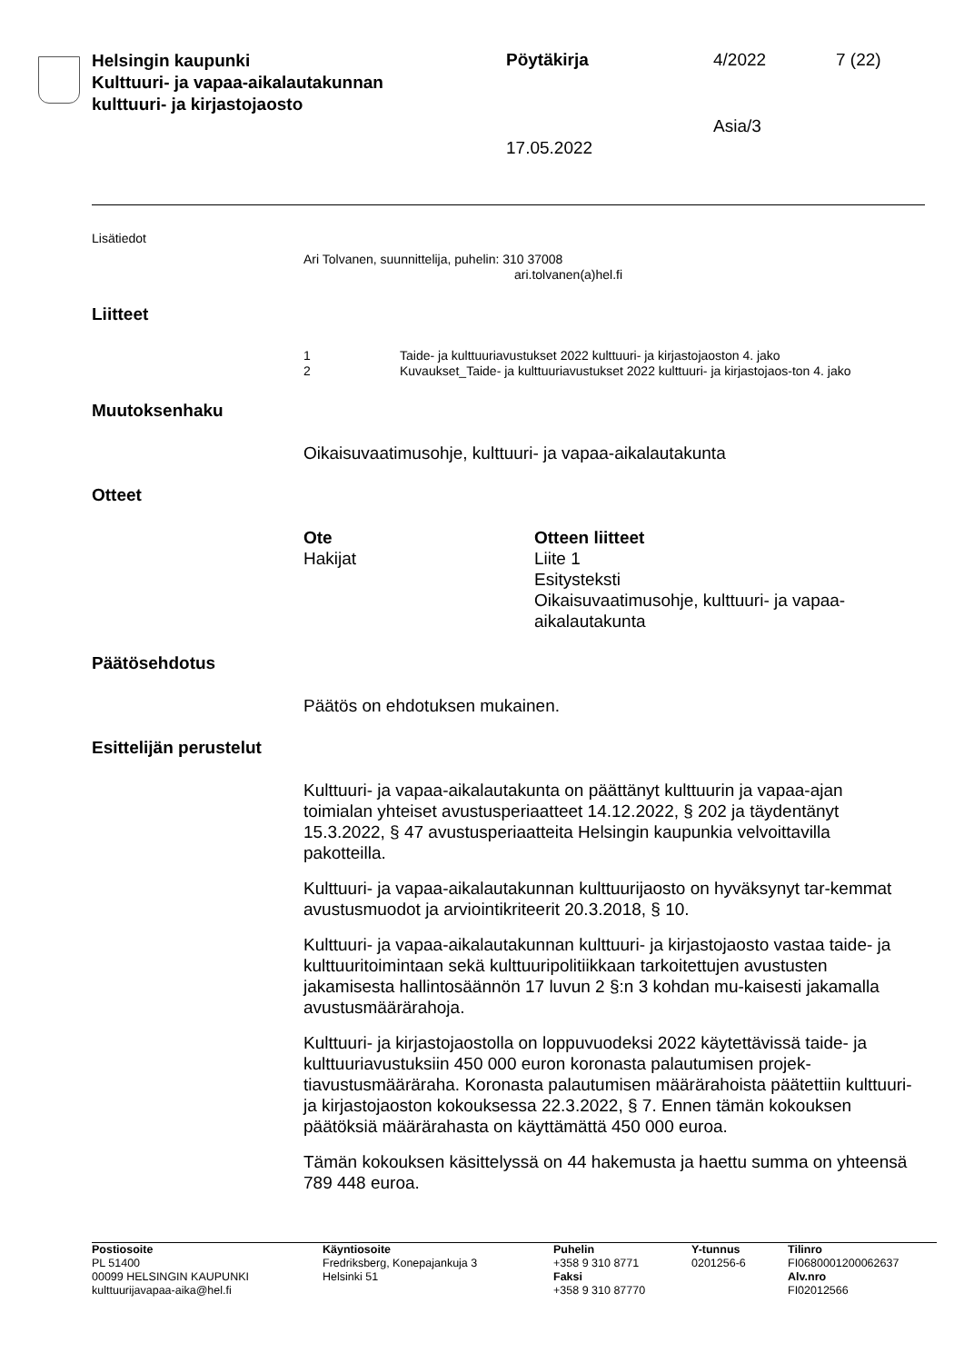Helsingin kaupunki
Kulttuuri- ja vapaa-aikalautakunnan
kulttuuri- ja kirjastojaosto
Pöytäkirja 4/2022 7 (22)
Asia/3
17.05.2022
Lisätiedot
Ari Tolvanen, suunnittelija, puhelin: 310 37008
ari.tolvanen(a)hel.fi
Liitteet
1
Taide- ja kulttuuriavustukset 2022 kulttuuri- ja kirjastojaoston 4. jako
2
Kuvaukset_Taide- ja kulttuuriavustukset 2022 kulttuuri- ja kirjastojaos-ton 4. jako
Muutoksenhaku
Oikaisuvaatimusohje, kulttuuri- ja vapaa-aikalautakunta
Otteet
Ote
Otteen liitteet
Hakijat
Liite 1
Esitysteksti
Oikaisuvaatimusohje, kulttuuri- ja vapaa-aikalautakunta
Päätösehdotus
Päätös on ehdotuksen mukainen.
Esittelijän perustelut
Kulttuuri- ja vapaa-aikalautakunta on päättänyt kulttuurin ja vapaa-ajan toimialan yhteiset avustusperiaatteet 14.12.2022, § 202 ja täydentänyt 15.3.2022, § 47 avustusperiaatteita Helsingin kaupunkia velvoittavilla pakotteilla.
Kulttuuri- ja vapaa-aikalautakunnan kulttuurijaosto on hyväksynyt tar-kemmat avustusmuodot ja arviointikriteerit 20.3.2018, § 10.
Kulttuuri- ja vapaa-aikalautakunnan kulttuuri- ja kirjastojaosto vastaa taide- ja kulttuuritoimintaan sekä kulttuuripolitiikkaan tarkoitettujen avustusten jakamisesta hallintosäännön 17 luvun 2 §:n 3 kohdan mu-kaisesti jakamalla avustusmäärärahoja.
Kulttuuri- ja kirjastojaostolla on loppuvuodeksi 2022 käytettävissä taide- ja kulttuuriavustuksiin 450 000 euron koronasta palautumisen projek-tiavustusmääräraha. Koronasta palautumisen määrärahoista päätettiin kulttuuri- ja kirjastojaoston kokouksessa 22.3.2022, § 7. Ennen tämän kokouksen päätöksiä määrärahasta on käyttämättä 450 000 euroa.
Tämän kokouksen käsittelyssä on 44 hakemusta ja haettu summa on yhteensä 789 448 euroa.
Postiosoite
PL 51400
00099 HELSINGIN KAUPUNKI
kulttuurijavapaa-aika@hel.fi
Käyntiosoite
Fredriksberg, Konepajankuja 3
Helsinki 51
Puhelin
+358 9 310 8771
Faksi
+358 9 310 87770
Y-tunnus
0201256-6
Tilinro
FI0680001200062637
Alv.nro
FI02012566